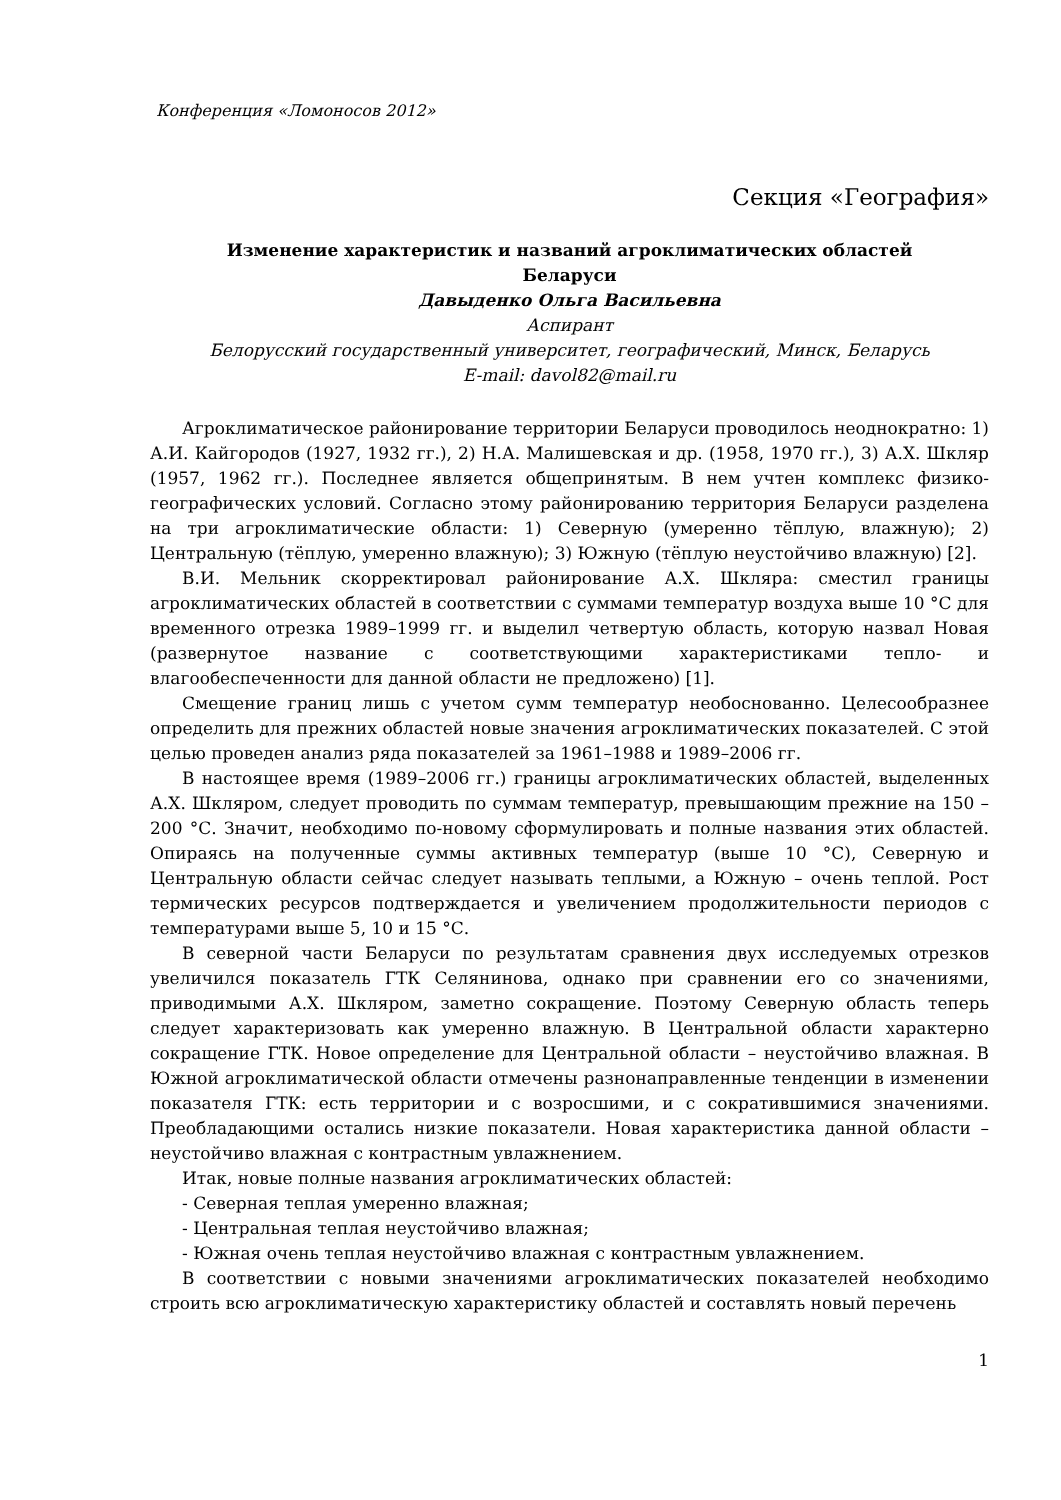Конференция «Ломоносов 2012»
Секция «География»
Изменение характеристик и названий агроклиматических областей
Беларуси
Давыденко Ольга Васильевна
Аспирант
Белорусский государственный университет, географический, Минск, Беларусь
E-mail: davol82@mail.ru
Агроклиматическое районирование территории Беларуси проводилось неоднократно: 1) А.И. Кайгородов (1927, 1932 гг.), 2) Н.А. Малишевская и др. (1958, 1970 гг.), 3) А.Х. Шкляр (1957, 1962 гг.). Последнее является общепринятым. В нем учтен комплекс физико-географических условий. Согласно этому районированию территория Беларуси разделена на три агроклиматические области: 1) Северную (умеренно тёплую, влажную); 2) Центральную (тёплую, умеренно влажную); 3) Южную (тёплую неустойчиво влажную) [2].
В.И. Мельник скорректировал районирование А.Х. Шкляра: сместил границы агроклиматических областей в соответствии с суммами температур воздуха выше 10 °С для временного отрезка 1989–1999 гг. и выделил четвертую область, которую назвал Новая (развернутое название с соответствующими характеристиками тепло- и влагообеспеченности для данной области не предложено) [1].
Смещение границ лишь с учетом сумм температур необоснованно. Целесообразнее определить для прежних областей новые значения агроклиматических показателей. С этой целью проведен анализ ряда показателей за 1961–1988 и 1989–2006 гг.
В настоящее время (1989–2006 гг.) границы агроклиматических областей, выделенных А.Х. Шкляром, следует проводить по суммам температур, превышающим прежние на 150 – 200 °С. Значит, необходимо по-новому сформулировать и полные названия этих областей. Опираясь на полученные суммы активных температур (выше 10 °С), Северную и Центральную области сейчас следует называть теплыми, а Южную – очень теплой. Рост термических ресурсов подтверждается и увеличением продолжительности периодов с температурами выше 5, 10 и 15 °С.
В северной части Беларуси по результатам сравнения двух исследуемых отрезков увеличился показатель ГТК Селянинова, однако при сравнении его со значениями, приводимыми А.Х. Шкляром, заметно сокращение. Поэтому Северную область теперь следует характеризовать как умеренно влажную. В Центральной области характерно сокращение ГТК. Новое определение для Центральной области – неустойчиво влажная. В Южной агроклиматической области отмечены разнонаправленные тенденции в изменении показателя ГТК: есть территории и с возросшими, и с сократившимися значениями. Преобладающими остались низкие показатели. Новая характеристика данной области – неустойчиво влажная с контрастным увлажнением.
Итак, новые полные названия агроклиматических областей:
- Северная теплая умеренно влажная;
- Центральная теплая неустойчиво влажная;
- Южная очень теплая неустойчиво влажная с контрастным увлажнением.
В соответствии с новыми значениями агроклиматических показателей необходимо строить всю агроклиматическую характеристику областей и составлять новый перечень
1